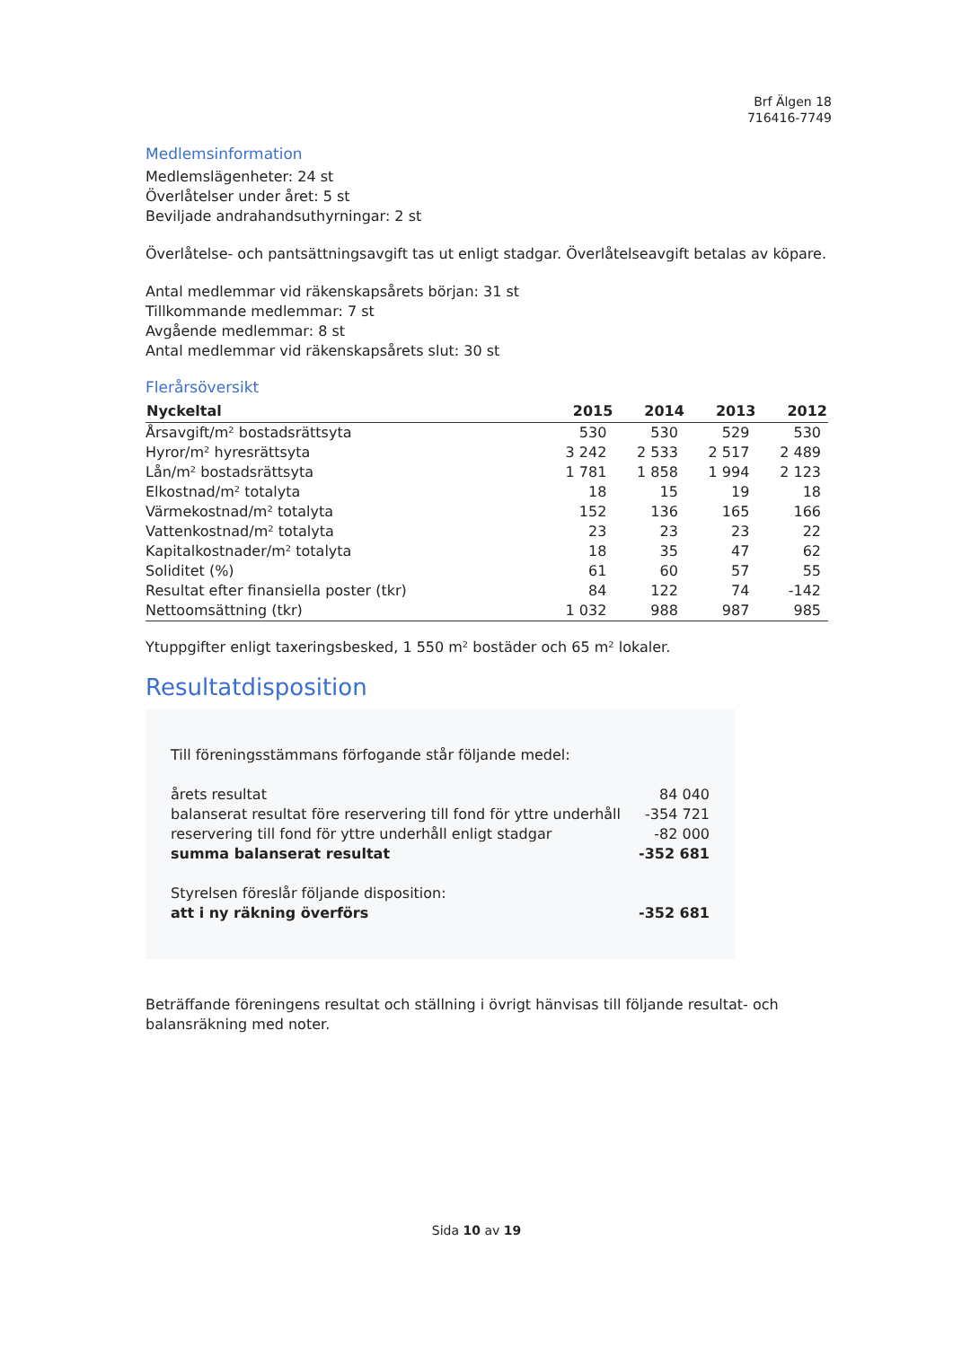Brf Älgen 18
716416-7749
Medlemsinformation
Medlemslägenheter: 24 st
Överlåtelser under året: 5 st
Beviljade andrahandsuthyrningar: 2 st
Överlåtelse- och pantsättningsavgift tas ut enligt stadgar. Överlåtelseavgift betalas av köpare.
Antal medlemmar vid räkenskapsårets början: 31 st
Tillkommande medlemmar: 7 st
Avgående medlemmar: 8 st
Antal medlemmar vid räkenskapsårets slut: 30 st
Flerårsöversikt
| Nyckeltal | 2015 | 2014 | 2013 | 2012 |
| --- | --- | --- | --- | --- |
| Årsavgift/m² bostadsrättsyta | 530 | 530 | 529 | 530 |
| Hyror/m² hyresrättsyta | 3 242 | 2 533 | 2 517 | 2 489 |
| Lån/m² bostadsrättsyta | 1 781 | 1 858 | 1 994 | 2 123 |
| Elkostnad/m² totalyta | 18 | 15 | 19 | 18 |
| Värmekostnad/m² totalyta | 152 | 136 | 165 | 166 |
| Vattenkostnad/m² totalyta | 23 | 23 | 23 | 22 |
| Kapitalkostnader/m² totalyta | 18 | 35 | 47 | 62 |
| Soliditet (%) | 61 | 60 | 57 | 55 |
| Resultat efter finansiella poster (tkr) | 84 | 122 | 74 | -142 |
| Nettoomsättning (tkr) | 1 032 | 988 | 987 | 985 |
Ytuppgifter enligt taxeringsbesked, 1 550 m² bostäder och 65 m² lokaler.
Resultatdisposition
Till föreningsstämmans förfogande står följande medel:
årets resultat 84 040
balanserat resultat före reservering till fond för yttre underhåll -354 721
reservering till fond för yttre underhåll enligt stadgar -82 000
summa balanserat resultat -352 681
Styrelsen föreslår följande disposition:
att i ny räkning överförs -352 681
Beträffande föreningens resultat och ställning i övrigt hänvisas till följande resultat- och balansräkning med noter.
Sida 10 av 19